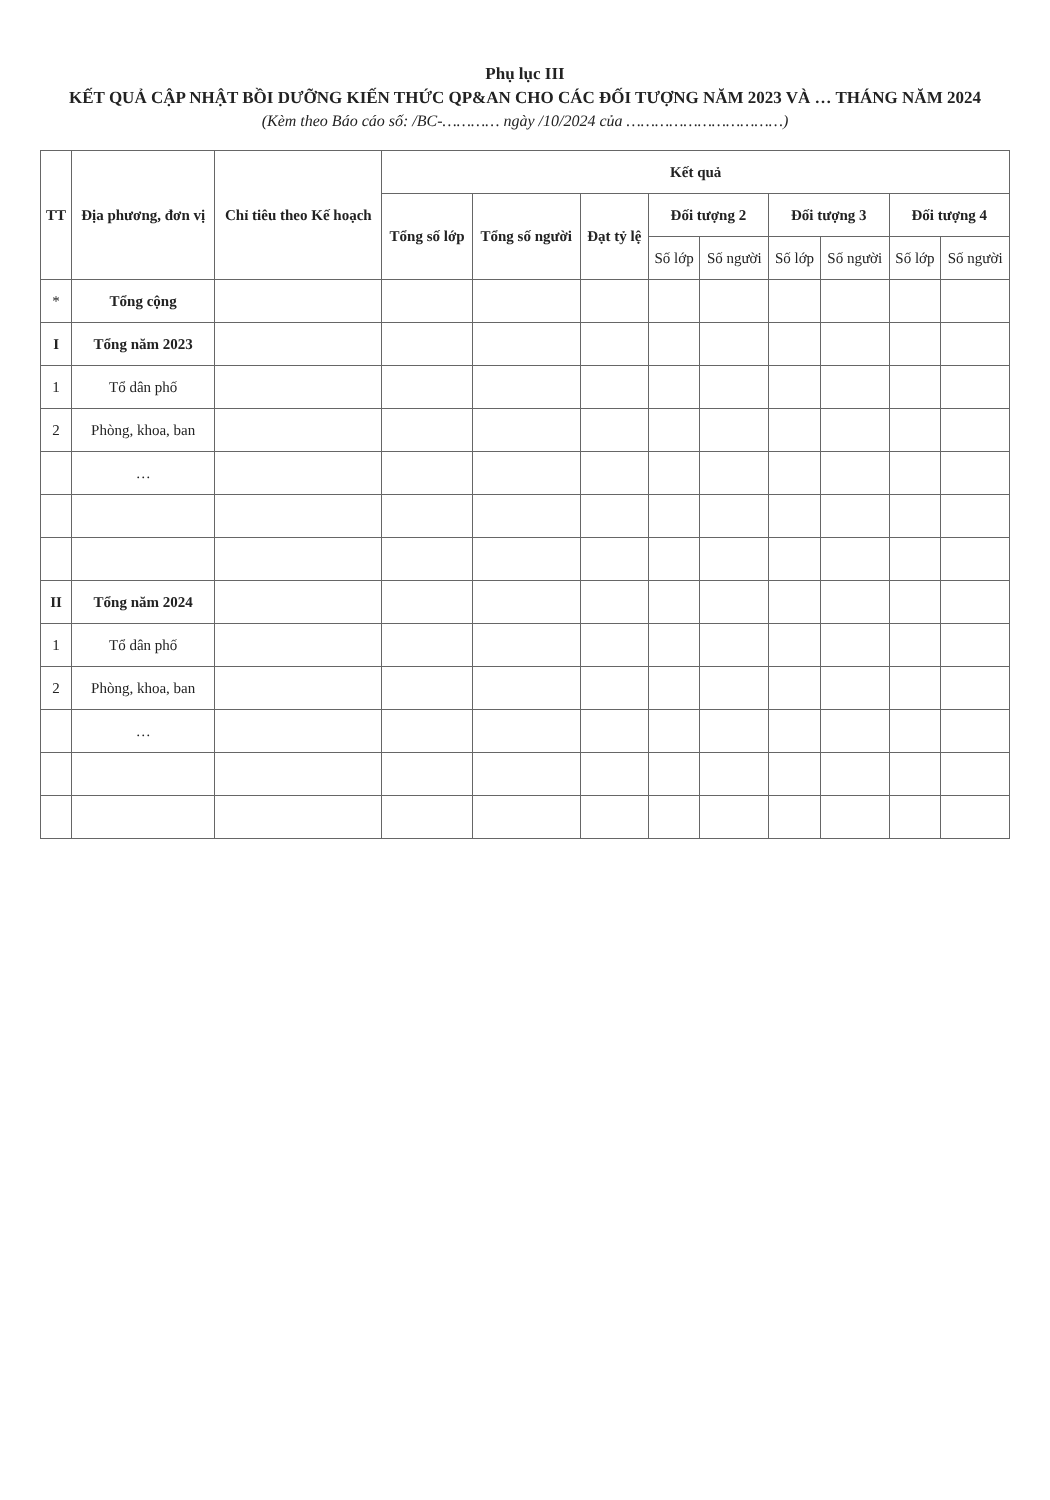Phụ lục III
KẾT QUẢ CẬP NHẬT BỒI DƯỠNG KIẾN THỨC QP&AN CHO CÁC ĐỐI TƯỢNG NĂM 2023 VÀ … THÁNG NĂM 2024
(Kèm theo Báo cáo số: /BC-………… ngày /10/2024 của ……………………………)
| TT | Địa phương, đơn vị | Chỉ tiêu theo Kế hoạch | Kết quả | | | | | | | | |
| --- | --- | --- | --- | --- | --- | --- | --- | --- | --- | --- | --- |
| | | | Tổng số lớp | Tổng số người | Đạt tỷ lệ | Đối tượng 2 | | Đối tượng 3 | | Đối tượng 4 | |
| | | | | | | Số lớp | Số người | Số lớp | Số người | Số lớp | Số người |
| * | Tổng cộng | | | | | | | | | | |
| I | Tổng năm 2023 | | | | | | | | | | |
| 1 | Tổ dân phố | | | | | | | | | | |
| 2 | Phòng, khoa, ban | | | | | | | | | | |
| | … | | | | | | | | | | |
| II | Tổng năm 2024 | | | | | | | | | | |
| 1 | Tổ dân phố | | | | | | | | | | |
| 2 | Phòng, khoa, ban | | | | | | | | | | |
| | … | | | | | | | | | | |